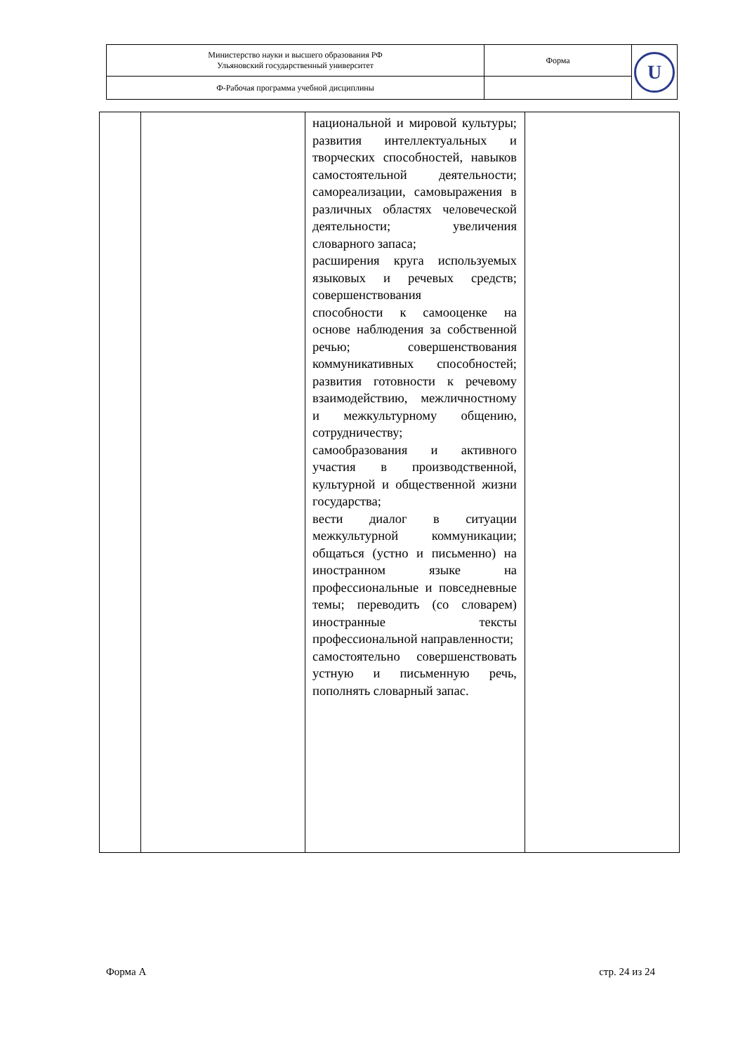| Министерство науки и высшего образования РФ Ульяновский государственный университет | Форма | U |
| Ф-Рабочая программа учебной дисциплины | | |
| | | национальной и мировой культуры; развития интеллектуальных и творческих способностей, навыков самостоятельной деятельности; самореализации, самовыражения в различных областях человеческой деятельности; увеличения словарного запаса; расширения круга используемых языковых и речевых средств; совершенствования способности к самооценке на основе наблюдения за собственной речью; совершенствования коммуникативных способностей; развития готовности к речевому взаимодействию, межличностному и межкультурному общению, сотрудничеству; самообразования и активного участия в производственной, культурной и общественной жизни государства; вести диалог в ситуации межкультурной коммуникации; общаться (устно и письменно) на иностранном языке на профессиональные и повседневные темы; переводить (со словарем) иностранные тексты профессиональной направленности; самостоятельно совершенствовать устную и письменную речь, пополнять словарный запас. | |
Форма А стр. 24 из 24